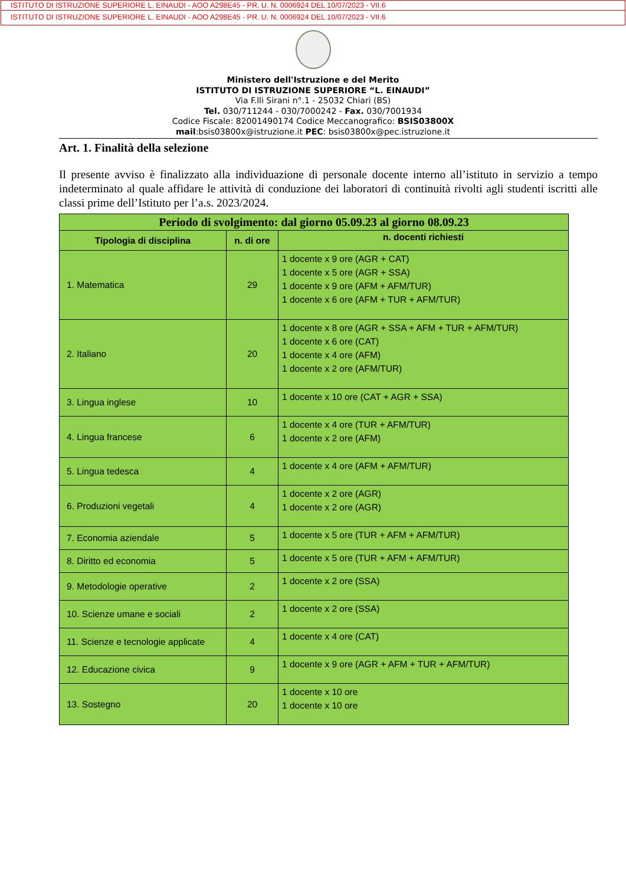ISTITUTO DI ISTRUZIONE SUPERIORE L. EINAUDI - AOO A298E45 - PR. U. N. 0006924 DEL 10/07/2023 - VII.6
ISTITUTO DI ISTRUZIONE SUPERIORE L. EINAUDI - AOO A298E45 - PR. U. N. 0006924 DEL 10/07/2023 - VII.6
Ministero dell'Istruzione e del Merito
ISTITUTO DI ISTRUZIONE SUPERIORE “L. EINAUDI”
Via F.lli Sirani n°.1 - 25032 Chiari (BS)
Tel. 030/711244 - 030/7000242 - Fax. 030/7001934
Codice Fiscale: 82001490174 Codice Meccanografico: BSIS03800X
mail:bsis03800x@istruzione.it PEC: bsis03800x@pec.istruzione.it
Art. 1. Finalità della selezione
Il presente avviso è finalizzato alla individuazione di personale docente interno all’istituto in servizio a tempo indeterminato al quale affidare le attività di conduzione dei laboratori di continuità rivolti agli studenti iscritti alle classi prime dell’Istituto per l’a.s. 2023/2024.
| Periodo di svolgimento: dal giorno 05.09.23 al giorno 08.09.23 | | |
| --- | --- | --- |
| Tipologia di disciplina | n. di ore | n. docenti richiesti |
| 1. Matematica | 29 | 1 docente x 9 ore (AGR + CAT) 1 docente x 5 ore (AGR + SSA) 1 docente x 9 ore (AFM + AFM/TUR) 1 docente x 6 ore (AFM + TUR + AFM/TUR) |
| 2. Italiano | 20 | 1 docente x 8 ore (AGR + SSA + AFM + TUR + AFM/TUR) 1 docente x 6 ore (CAT) 1 docente x 4 ore (AFM) 1 docente x 2 ore (AFM/TUR) |
| 3. Lingua inglese | 10 | 1 docente x 10 ore (CAT + AGR + SSA) |
| 4. Lingua francese | 6 | 1 docente x 4 ore (TUR + AFM/TUR) 1 docente x 2 ore (AFM) |
| 5. Lingua tedesca | 4 | 1 docente x 4 ore (AFM + AFM/TUR) |
| 6. Produzioni vegetali | 4 | 1 docente x 2 ore (AGR) 1 docente x 2 ore (AGR) |
| 7. Economia aziendale | 5 | 1 docente x 5 ore (TUR + AFM + AFM/TUR) |
| 8. Diritto ed economia | 5 | 1 docente x 5 ore (TUR + AFM + AFM/TUR) |
| 9. Metodologie operative | 2 | 1 docente x 2 ore (SSA) |
| 10. Scienze umane e sociali | 2 | 1 docente x 2 ore (SSA) |
| 11. Scienze e tecnologie applicate | 4 | 1 docente x 4 ore (CAT) |
| 12. Educazione civica | 9 | 1 docente x 9 ore (AGR + AFM + TUR + AFM/TUR) |
| 13. Sostegno | 20 | 1 docente x 10 ore 1 docente x 10 ore |